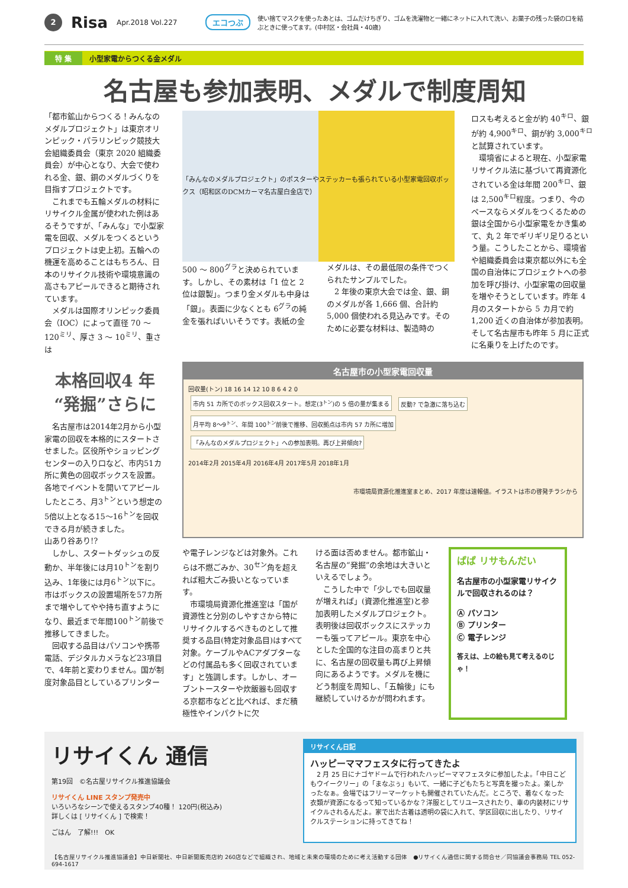2
Risa
Apr.2018 Vol.227 エコつぶ
使い捨てマスクを使ったあとは、ゴムだけちぎり、ゴムを洗濯物と一緒にネットに入れて洗い、お菓子の残った袋の口を結ぶときに使ってます。(中村区・会社員・40歳)
特 集 小型家電からつくる金メダル
名古屋も参加表明、メダルで制度周知
「都市鉱山からつくる！みんなのメダルプロジェクト」は東京オリンピック・パラリンピック競技大会組織委員会（東京 2020 組織委員会）が中心となり、大会で使われる金、銀、銅のメダルづくりを目指すプロジェクトです。
　これまでも五輪メダルの材料にリサイクル金属が使われた例はあるそうですが、「みんな」で小型家電を回収、メダルをつくるというプロジェクトは史上初。五輪への機運を高めることはもちろん、日本のリサイクル技術や環境意識の高さもアピールできると期待されています。
　メダルは国際オリンピック委員会（IOC）によって直径 70 ～ 120<sup>ミリ</sup>、厚さ 3 ～ 10<sup>ミリ</sup>、重さは
「みんなのメダルプロジェクト」のポスターやステッカーも張られている小型家電回収ボックス（昭和区のDCMカーマ名古屋白金店で）
500 ～ 800<sup>グラ</sup>と決められています。しかし、その素材は「1 位と 2 位は銀製」。つまり金メダルも中身は「銀」。表面に少なくとも 6<sup>グラ</sup>の純金を張ればいいそうです。表紙の金メダルは、その最低限の条件でつくられたサンプルでした。
　2 年後の東京大会では金、銀、銅のメダルが各 1,666 個、合計約 5,000 個使われる見込みです。そのために必要な材料は、製造時の
ロスも考えると金が約 40<sup>キロ</sup>、銀が約 4,900<sup>キロ</sup>、銅が約 3,000<sup>キロ</sup>と試算されています。
　環境省によると現在、小型家電リサイクル法に基づいて再資源化されている金は年間 200<sup>キロ</sup>、銀は 2,500<sup>キロ</sup>程度。つまり、今のペースならメダルをつくるための銀は全国から小型家電をかき集めて、丸 2 年でギリギリ足りるという量。こうしたことから、環境省や組織委員会は東京都以外にも全国の自治体にプロジェクトへの参加を呼び掛け、小型家電の回収量を増やそうとしています。昨年 4 月のスタートから 5 カ月で約 1,200 近くの自治体が参加表明。そして名古屋市も昨年 5 月に正式に名乗りを上げたのです。
本格回収4 年
“発掘”さらに
　名古屋市は2014年2月から小型家電の回収を本格的にスタートさせました。区役所やショッピングセンターの入り口など、市内51カ所に黄色の回収ボックスを設置。各地でイベントを開いてアピールしたところ、月3<sup>トン</sup>という想定の5倍以上となる15～16<sup>トン</sup>を回収できる月が続きました。
山あり谷あり!?
　しかし、スタートダッシュの反動か、半年後には月10<sup>トン</sup>を割り込み、1年後には月6<sup>トン</sup>以下に。市はボックスの設置場所を57カ所まで増やしてやや持ち直すようになり、最近まで年間100<sup>トン</sup>前後で推移してきました。
　回収する品目はパソコンや携帯電話、デジタルカメラなど23項目で、4年前と変わりません。国が制度対象品目としているプリンター
名古屋市の小型家電回収量
回収量(トン) 18 16 14 12 10 8 6 4 2 0
市内 51 カ所でのボックス回収スタート。想定(3<sup>トン</sup>)の 5 倍の量が集まる 反動? で急激に落ち込む 月平均 8～9<sup>トン</sup>、年間 100<sup>トン</sup>前後で推移、回収拠点は市内 57 カ所に増加 「みんなのメダルプロジェクト」への参加表明。再び上昇傾向?
2014年2月 2015年4月 2016年4月 2017年5月 2018年1月
市環境局資源化推進室まとめ、2017 年度は速報値。イラストは市の啓発チラシから
や電子レンジなどは対象外。これらは不燃ごみか、30<sup>セン</sup>角を超えれば粗大ごみ扱いとなっています。
　市環境局資源化推進室は「国が資源性と分別のしやすさから特にリサイクルするべきものとして推奨する品目(特定対象品目)はすべて対象。ケーブルやACアダプターなどの付属品も多く回収されています」と強調します。しかし、オーブントースターや炊飯器も回収する京都市などと比べれば、まだ積極性やインパクトに欠
ける面は否めません。都市鉱山・名古屋の“発掘”の余地は大きいといえるでしょう。
　こうした中で「少しでも回収量が増えれば」(資源化推進室)と参加表明したメダルプロジェクト。表明後は回収ボックスにステッカーも張ってアピール。東京を中心とした全国的な注目の高まりと共に、名古屋の回収量も再び上昇傾向にあるようです。メダルを機にどう制度を周知し、「五輪後」にも継続していけるかが問われます。
ぱぱ リサもんだい
名古屋市の小型家電リサイクルで回収されるのは？
Ⓐ パソコン
Ⓑ プリンター
Ⓒ 電子レンジ
答えは、上の絵も見て考えるのじゃ！
リサイくん 通信
第19回　©名古屋リサイクル推進協議会
リサイくん LINE スタンプ発売中
いろいろなシーンで使えるスタンプ40種！ 120円(税込み)
詳しくは [ リサイくん ] で検索！
ごはん　了解!!!　OK
リサイくん日記
ハッピーママフェスタに行ってきたよ
　2 月 25 日にナゴヤドームで行われたハッピーママフェスタに参加したよ。「中日こどもウイークリー」の「まなぶぅ」もいて、一緒に子どもたちと写真を撮ったよ。楽しかったなぁ。会場ではフリーマーケットも開催されていたんだ。ところで、着なくなった衣類が資源になるって知っているかな？洋服としてリユースされたり、車の内装材にリサイクルされるんだよ。家で出た古着は透明の袋に入れて、学区回収に出したり、リサイクルステーションに持ってきてね！
【名古屋リサイクル推進協議会】中日新聞社、中日新聞販売店約 260店などで組織され、地域と未来の環境のために考え活動する団体　●リサイくん通信に関する問合せ／同協議会事務局 TEL 052-694-1617